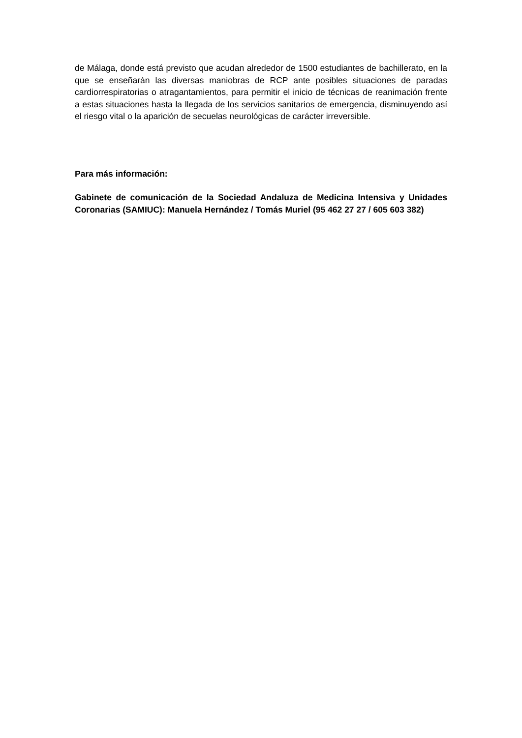de Málaga, donde está previsto que acudan alrededor de 1500 estudiantes de bachillerato, en la que se enseñarán las diversas maniobras de RCP ante posibles situaciones de paradas cardiorrespiratorias o atragantamientos, para permitir el inicio de técnicas de reanimación frente a estas situaciones hasta la llegada de los servicios sanitarios de emergencia, disminuyendo así el riesgo vital o la aparición de secuelas neurológicas de carácter irreversible.
Para más información:
Gabinete de comunicación de la Sociedad Andaluza de Medicina Intensiva y Unidades Coronarias (SAMIUC): Manuela Hernández / Tomás Muriel (95 462 27 27 / 605 603 382)